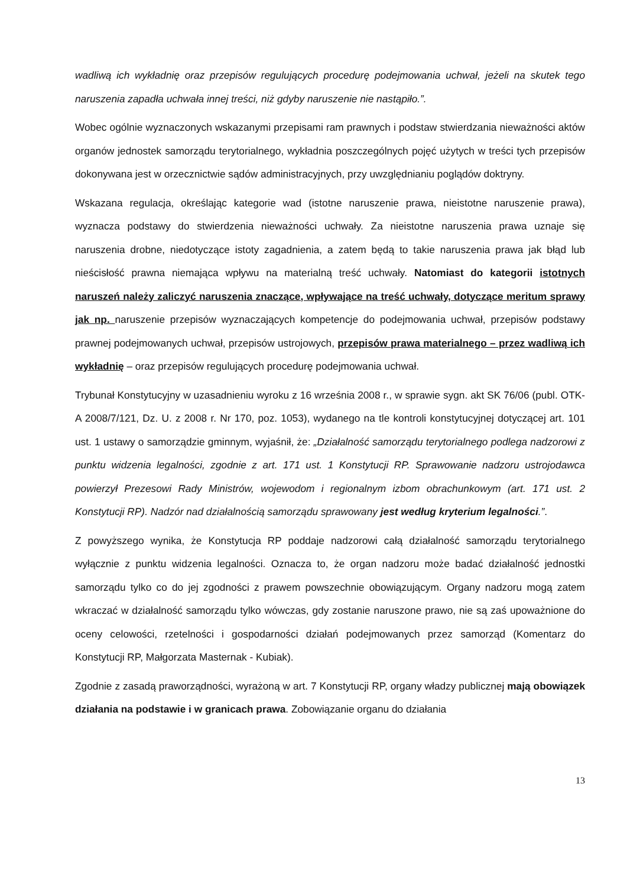wadliwą ich wykładnię oraz przepisów regulujących procedurę podejmowania uchwał, jeżeli na skutek tego naruszenia zapadła uchwała innej treści, niż gdyby naruszenie nie nastąpiło.”.
Wobec ogólnie wyznaczonych wskazanymi przepisami ram prawnych i podstaw stwierdzania nieważności aktów organów jednostek samorządu terytorialnego, wykładnia poszczególnych pojęć użytych w treści tych przepisów dokonywana jest w orzecznictwie sądów administracyjnych, przy uwzględnianiu poglądów doktryny.
Wskazana regulacja, określając kategorie wad (istotne naruszenie prawa, nieistotne naruszenie prawa), wyznacza podstawy do stwierdzenia nieważności uchwały. Za nieistotne naruszenia prawa uznaje się naruszenia drobne, niedotyczące istoty zagadnienia, a zatem będą to takie naruszenia prawa jak błąd lub nieścisłość prawna niemająca wpływu na materialną treść uchwały. Natomiast do kategorii istotnych naruszeń należy zaliczyć naruszenia znaczące, wpływające na treść uchwały, dotyczące meritum sprawy jak np. naruszenie przepisów wyznaczających kompetencje do podejmowania uchwał, przepisów podstawy prawnej podejmowanych uchwał, przepisów ustrojowych, przepisów prawa materialnego – przez wadliwą ich wykładnię – oraz przepisów regulujących procedurę podejmowania uchwał.
Trybunał Konstytucyjny w uzasadnieniu wyroku z 16 września 2008 r., w sprawie sygn. akt SK 76/06 (publ. OTK-A 2008/7/121, Dz. U. z 2008 r. Nr 170, poz. 1053), wydanego na tle kontroli konstytucyjnej dotyczącej art. 101 ust. 1 ustawy o samorządzie gminnym, wyjaśnił, że: „Działalność samorządu terytorialnego podlega nadzorowi z punktu widzenia legalności, zgodnie z art. 171 ust. 1 Konstytucji RP. Sprawowanie nadzoru ustrojodawca powierzył Prezesowi Rady Ministrów, wojewodom i regionalnym izbom obrachunkowym (art. 171 ust. 2 Konstytucji RP). Nadzór nad działalnością samorządu sprawowany jest według kryterium legalności.”.
Z powyższego wynika, że Konstytucja RP poddaje nadzorowi całą działalność samorządu terytorialnego wyłącznie z punktu widzenia legalności. Oznacza to, że organ nadzoru może badać działalność jednostki samorządu tylko co do jej zgodności z prawem powszechnie obowiązującym. Organy nadzoru mogą zatem wkraczać w działalność samorządu tylko wówczas, gdy zostanie naruszone prawo, nie są zaś upoważnione do oceny celowości, rzetelności i gospodarności działań podejmowanych przez samorząd (Komentarz do Konstytucji RP, Małgorzata Masternak - Kubiak).
Zgodnie z zasadą praworządności, wyrażoną w art. 7 Konstytucji RP, organy władzy publicznej mają obowiązek działania na podstawie i w granicach prawa. Zobowiązanie organu do działania
13